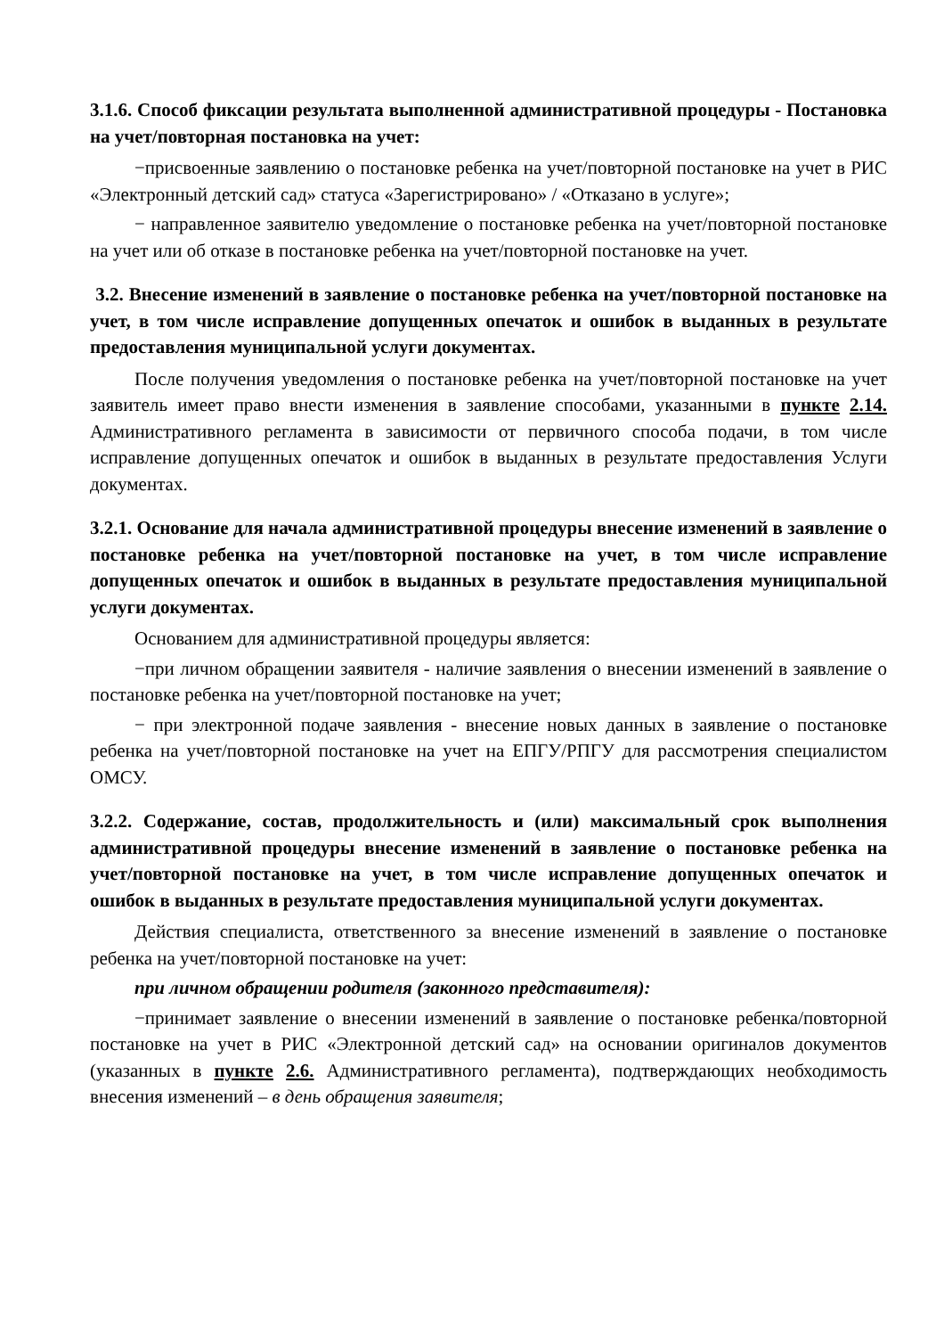3.1.6. Способ фиксации результата выполненной административной процедуры - Постановка на учет/повторная постановка на учет:
−присвоенные заявлению о постановке ребенка на учет/повторной постановке на учет в РИС «Электронный детский сад» статуса «Зарегистрировано» / «Отказано в услуге»;
− направленное заявителю уведомление о постановке ребенка на учет/повторной постановке на учет или об отказе в постановке ребенка на учет/повторной постановке на учет.
3.2. Внесение изменений в заявление о постановке ребенка на учет/повторной постановке на учет, в том числе исправление допущенных опечаток и ошибок в выданных в результате предоставления муниципальной услуги документах.
После получения уведомления о постановке ребенка на учет/повторной постановке на учет заявитель имеет право внести изменения в заявление способами, указанными в пункте 2.14. Административного регламента в зависимости от первичного способа подачи, в том числе исправление допущенных опечаток и ошибок в выданных в результате предоставления Услуги документах.
3.2.1. Основание для начала административной процедуры внесение изменений в заявление о постановке ребенка на учет/повторной постановке на учет, в том числе исправление допущенных опечаток и ошибок в выданных в результате предоставления муниципальной услуги документах.
Основанием для административной процедуры является:
−при личном обращении заявителя - наличие заявления о внесении изменений в заявление о постановке ребенка на учет/повторной постановке на учет;
− при электронной подаче заявления - внесение новых данных в заявление о постановке ребенка на учет/повторной постановке на учет на ЕПГУ/РПГУ для рассмотрения специалистом ОМСУ.
3.2.2. Содержание, состав, продолжительность и (или) максимальный срок выполнения административной процедуры внесение изменений в заявление о постановке ребенка на учет/повторной постановке на учет, в том числе исправление допущенных опечаток и ошибок в выданных в результате предоставления муниципальной услуги документах.
Действия специалиста, ответственного за внесение изменений в заявление о постановке ребенка на учет/повторной постановке на учет:
при личном обращении родителя (законного представителя):
−принимает заявление о внесении изменений в заявление о постановке ребенка/повторной постановке на учет в РИС «Электронной детский сад» на основании оригиналов документов (указанных в пункте 2.6. Административного регламента), подтверждающих необходимость внесения изменений – в день обращения заявителя;